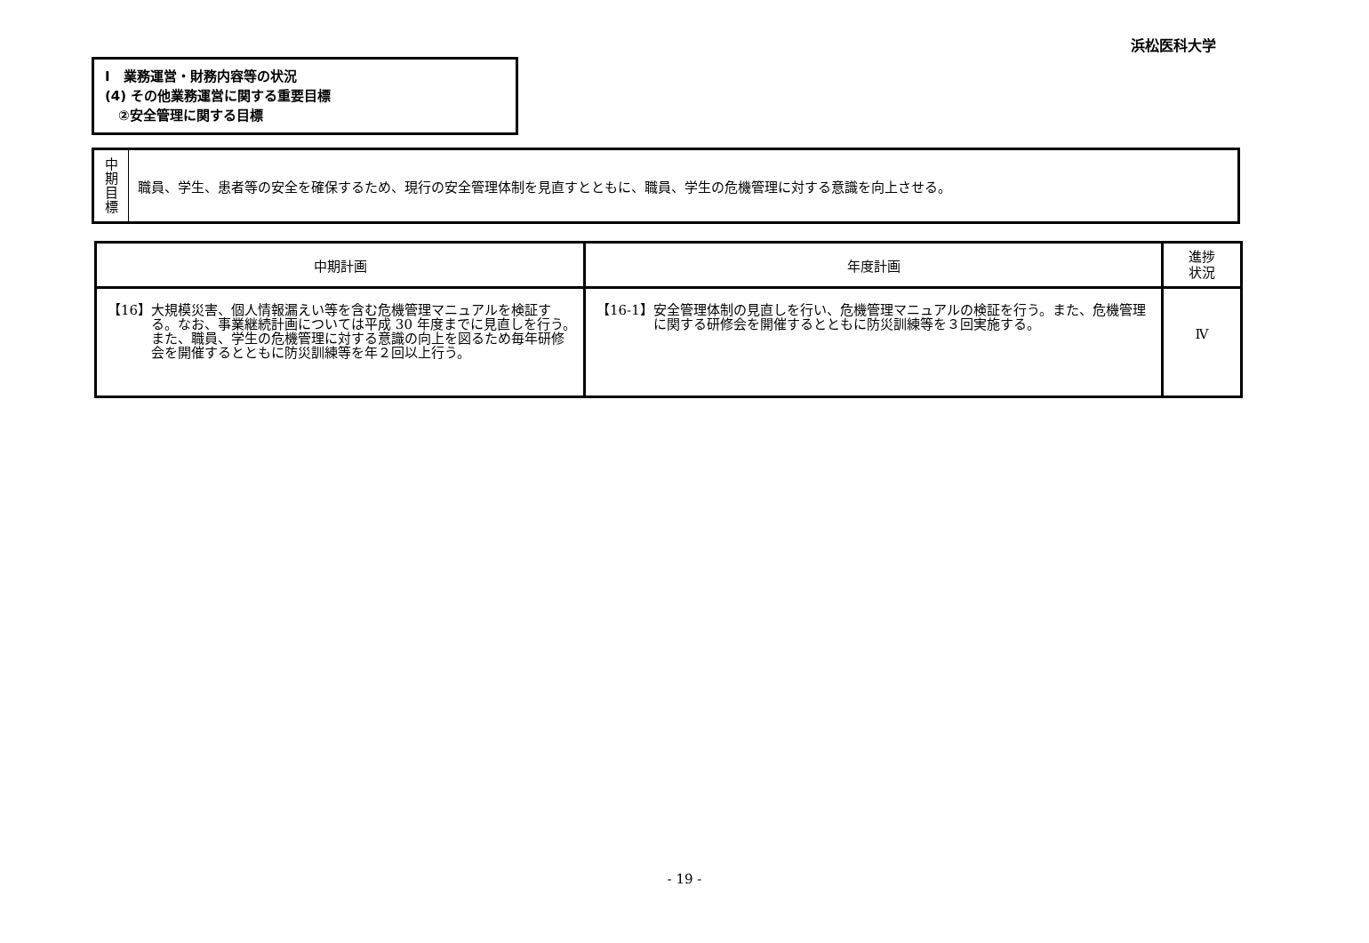浜松医科大学
Ⅰ　業務運営・財務内容等の状況
(4) その他業務運営に関する重要目標
　②安全管理に関する目標
| 中 期 目 標 | 職員、学生、患者等の安全を確保するため、現行の安全管理体制を見直すとともに、職員、学生の危機管理に対する意識を向上させる。 |
| 中期計画 | 年度計画 | 進捗 状況 |
| --- | --- | --- |
| 【16】 大規模災害、個人情報漏えい等を含む危機管理マニュアルを検証する。なお、事業継続計画については平成 30 年度までに見直しを行う。また、職員、学生の危機管理に対する意識の向上を図るため毎年研修会を開催するとともに防災訓練等を年２回以上行う。 | 【16-1】 安全管理体制の見直しを行い、危機管理マニュアルの検証を行う。また、危機管理に関する研修会を開催するとともに防災訓練等を３回実施する。 | Ⅳ |
- 19 -